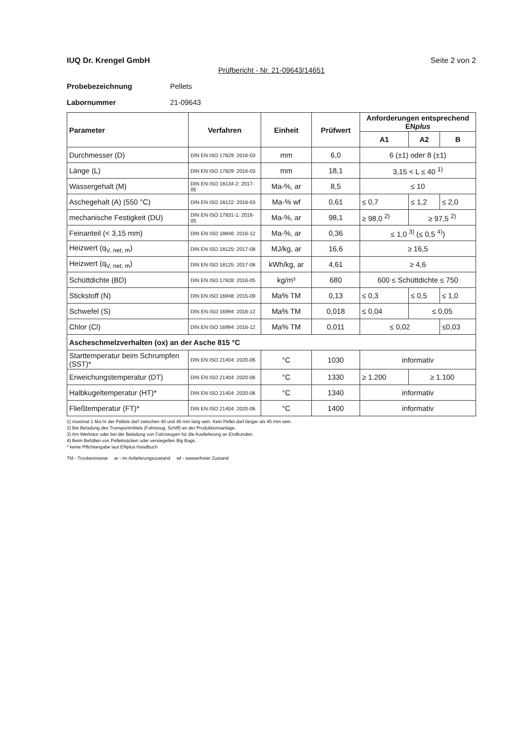IUQ Dr. Krengel GmbH Seite 2 von 2
Prüfbericht - Nr. 21-09643/14651
Probebezeichnung Pellets
Labornummer 21-09643
| Parameter | Verfahren | Einheit | Prüfwert | Anforderungen entsprechend EN plus | | |
| --- | --- | --- | --- | --- | --- | --- |
| | | | | A1 | A2 | B |
| Durchmesser (D) | DIN EN ISO 17829: 2016-03 | mm | 6,0 | 6 (±1) oder 8 (±1) | | |
| Länge (L) | DIN EN ISO 17829: 2016-03 | mm | 18,1 | 3,15 < L ≤ 40 <sup>1)</sup> | | |
| Wassergehalt (M) | DIN EN ISO 18134-2: 2017-05 | Ma-%, ar | 8,5 | ≤ 10 | | |
| Aschegehalt (A) (550 °C) | DIN EN ISO 18122: 2016-03 | Ma-% wf | 0,61 | ≤ 0,7 | ≤ 1,2 | ≤ 2,0 |
| mechanische Festigkeit (DU) | DIN EN ISO 17831-1: 2016-05 | Ma-%, ar | 98,1 | ≥ 98,0 <sup>2)</sup> | ≥ 97,5 <sup>2)</sup> | |
| Feinanteil (< 3,15 mm) | DIN EN ISO 18846: 2016-12 | Ma-%, ar | 0,36 | ≤ 1,0 <sup>3)</sup> (≤ 0,5 <sup>4)</sup>) | | |
| Heizwert (q<sub>V, net, m</sub>) | DIN EN ISO 18125: 2017-08 | MJ/kg, ar | 16,6 | ≥ 16,5 | | |
| Heizwert (q<sub>V, net, m</sub>) | DIN EN ISO 18125: 2017-08 | kWh/kg, ar | 4,61 | ≥ 4,6 | | |
| Schüttdichte (BD) | DIN EN ISO 17828: 2016-05 | kg/m³ | 680 | 600 ≤ Schüttdichte ≤ 750 | | |
| Stickstoff (N) | DIN EN ISO 16948: 2015-09 | Ma% TM | 0,13 | ≤ 0,3 | ≤ 0,5 | ≤ 1,0 |
| Schwefel (S) | DIN EN ISO 16994: 2016-12 | Ma% TM | 0,018 | ≤ 0,04 | ≤ 0,05 | |
| Chlor (Cl) | DIN EN ISO 16994: 2016-12 | Ma% TM | 0,011 | ≤ 0,02 | | ≤0,03 |
| Ascheschmelzverhalten (ox) an der Asche 815 °C | | | | | | |
| Starttemperatur beim Schrumpfen (SST)* | DIN EN ISO 21404: 2020-06 | °C | 1030 | informativ | | |
| Erweichungstemperatur (DT) | DIN EN ISO 21404: 2020-06 | °C | 1330 | ≥ 1.200 | ≥ 1.100 | |
| Halbkugeltemperatur (HT)* | DIN EN ISO 21404: 2020-06 | °C | 1340 | informativ | | |
| Fließtemperatur (FT)* | DIN EN ISO 21404: 2020-06 | °C | 1400 | informativ | | |
1) maximal 1 Ma-% der Pellets darf zwischen 40 und 45 mm lang sein. Kein Pellet darf länger als 45 mm sein.
2) Bei Beladung des Transportmittels (Fahrzeug, Schiff) an der Produktionsanlage.
3) Am Werkstor oder bei der Beladung von Fahrzeugen für die Auslieferung an Endkunden.
4) Beim Befüllen von Pellettsäcken oder versiegelten Big Bags.
* keine Pflichtangabe laut ENplus Handbuch
TM - Trockenmasse ar - im Anlieferungszustand wf - wasserfreier Zustand